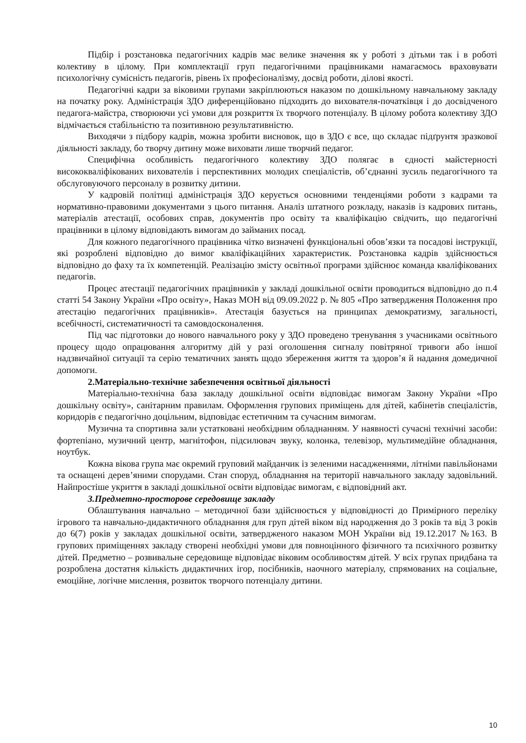Підбір і розстановка педагогічних кадрів має велике значення як у роботі з дітьми так і в роботі колективу в цілому. При комплектації груп педагогічними працівниками намагаємось враховувати психологічну сумісність педагогів, рівень їх професіоналізму, досвід роботи, ділові якості.
Педагогічні кадри за віковими групами закріплюються наказом по дошкільному навчальному закладу на початку року. Адміністрація ЗДО диференційовано підходить до вихователя-початківця і до досвідченого педагога-майстра, створюючи усі умови для розкриття їх творчого потенціалу. В цілому робота колективу ЗДО відмічається стабільністю та позитивною результативністю.
Виходячи з підбору кадрів, можна зробити висновок, що в ЗДО є все, що складає підґрунтя зразкової діяльності закладу, бо творчу дитину може виховати лише творчий педагог.
Специфічна особливість педагогічного колективу ЗДО полягає в єдності майстерності висококваліфікованих вихователів і перспективних молодих спеціалістів, об’єднанні зусиль педагогічного та обслуговуючого персоналу в розвитку дитини.
У кадровій політиці адміністрація ЗДО керується основними тенденціями роботи з кадрами та нормативно-правовими документами з цього питання. Аналіз штатного розкладу, наказів із кадрових питань, матеріалів атестації, особових справ, документів про освіту та кваліфікацію свідчить, що педагогічні працівники в цілому відповідають вимогам до займаних посад.
Для кожного педагогічного працівника чітко визначені функціональні обов’язки та посадові інструкції, які розроблені відповідно до вимог кваліфікаційних характеристик. Розстановка кадрів здійснюється відповідно до фаху та їх компетенцій. Реалізацію змісту освітньої програми здійснює команда кваліфікованих педагогів.
Процес атестації педагогічних працівників у закладі дошкільної освіти проводиться відповідно до п.4 статті 54 Закону України «Про освіту», Наказ МОН від 09.09.2022 р. № 805 «Про затвердження Положення про атестацію педагогічних працівників». Атестація базується на принципах демократизму, загальності, всебічності, систематичності та самовдосконалення.
Під час підготовки до нового навчального року у ЗДО проведено тренування з учасниками освітнього процесу щодо опрацювання алгоритму дій у разі оголошення сигналу повітряної тривоги або іншої надзвичайної ситуації та серію тематичних занять щодо збереження життя та здоров’я й надання домедичної допомоги.
2.Матеріально-технічне забезпечення освітньої діяльності
Матеріально-технічна база закладу дошкільної освіти відповідає вимогам Закону України «Про дошкільну освіту», санітарним правилам. Оформлення групових приміщень для дітей, кабінетів спеціалістів, коридорів є педагогічно доцільним, відповідає естетичним та сучасним вимогам.
Музична та спортивна зали устатковані необхідним обладнанням. У наявності сучасні технічні засоби: фортепіано, музичний центр, магнітофон, підсилювач звуку, колонка, телевізор, мультимедійне обладнання, ноутбук.
Кожна вікова група має окремий груповий майданчик із зеленими насадженнями, літніми павільйонами та оснащені дерев’яними спорудами. Стан споруд, обладнання на території навчального закладу задовільний. Найпростіше укриття в закладі дошкільної освіти відповідає вимогам, є відповідний акт.
3.Предметно-просторове середовище закладу
Облаштування навчально – методичної бази здійснюється у відповідності до Примірного переліку ігрового та навчально-дидактичного обладнання для груп дітей віком від народження до 3 років та від 3 років до 6(7) років у закладах дошкільної освіти, затвердженого наказом МОН України від 19.12.2017 №163. В групових приміщеннях закладу створені необхідні умови для повноцінного фізичного та психічного розвитку дітей. Предметно – розвивальне середовище відповідає віковим особливостям дітей. У всіх групах придбана та розроблена достатня кількість дидактичних ігор, посібників, наочного матеріалу, спрямованих на соціальне, емоційне, логічне мислення, розвиток творчого потенціалу дитини.
10